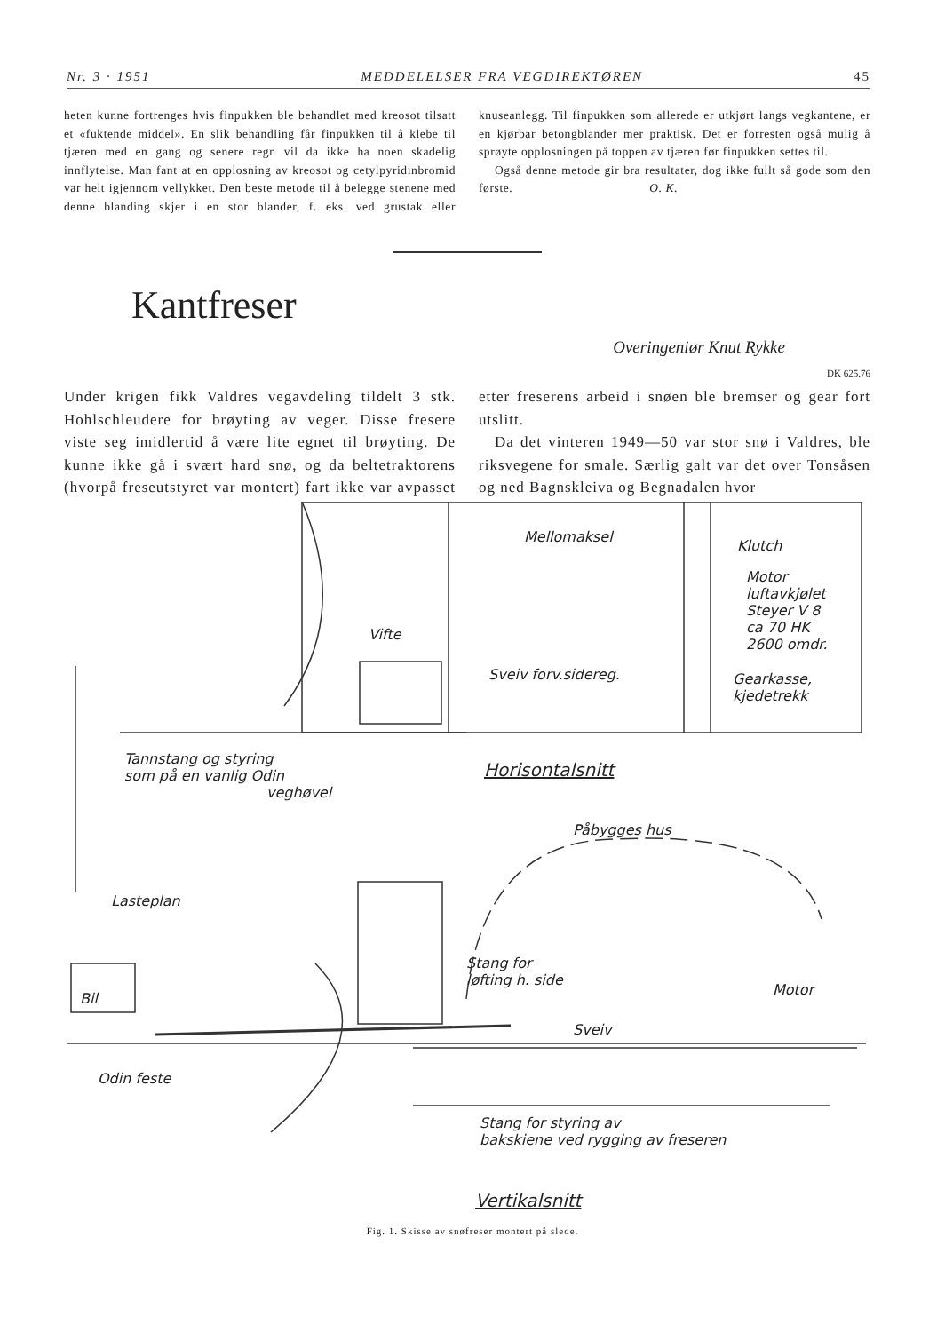Nr. 3 · 1951 MEDDELELSER FRA VEGDIREKTØREN 45
heten kunne fortrenges hvis finpukken ble behandlet med kreosot tilsatt et «fuktende middel». En slik behandling får finpukken til å klebe til tjæren med en gang og senere regn vil da ikke ha noen skadelig innflytelse. Man fant at en opplosning av kreosot og cetylpyridinbromid var helt igjennom vellykket. Den beste metode til å belegge stenene med denne blanding skjer i en stor blander, f. eks. ved grustak eller knuseanlegg. Til finpukken som allerede er utkjørt langs vegkantene, er en kjørbar betongblander mer praktisk. Det er forresten også mulig å sprøyte opplosningen på toppen av tjæren før finpukken settes til.
Også denne metode gir bra resultater, dog ikke fullt så gode som den første. O. K.
Kantfreser
Overingeniør Knut Rykke
DK 625.76
Under krigen fikk Valdres vegavdeling tildelt 3 stk. Hohlschleudere for brøyting av veger. Disse fresere viste seg imidlertid å være lite egnet til brøyting. De kunne ikke gå i svært hard snø, og da beltetraktorens (hvorpå freseutstyret var montert) fart ikke var avpasset etter freserens arbeid i snøen ble bremser og gear fort utslitt.
Da det vinteren 1949—50 var stor snø i Valdres, ble riksvegene for smale. Særlig galt var det over Tonsåsen og ned Bagnskleiva og Begnadalen hvor
Mellomaksel
Klutch
Motor
luftavkjølet
Steyer V 8
ca 70 HK
2600 omdr.
Vifte
Sveiv forv.sidereg.
Gearkasse,
kjedetrekk
Tannstang og styring
som på en vanlig Odin
veghøvel
Horisontalsnitt
Påbygges hus
Lasteplan
Stang for
løfting h. side
Motor
Bil
Sveiv
Odin feste
Stang for styring av
bakskiene ved rygging av freseren
Vertikalsnitt
Fig. 1. Skisse av snøfreser montert på slede.